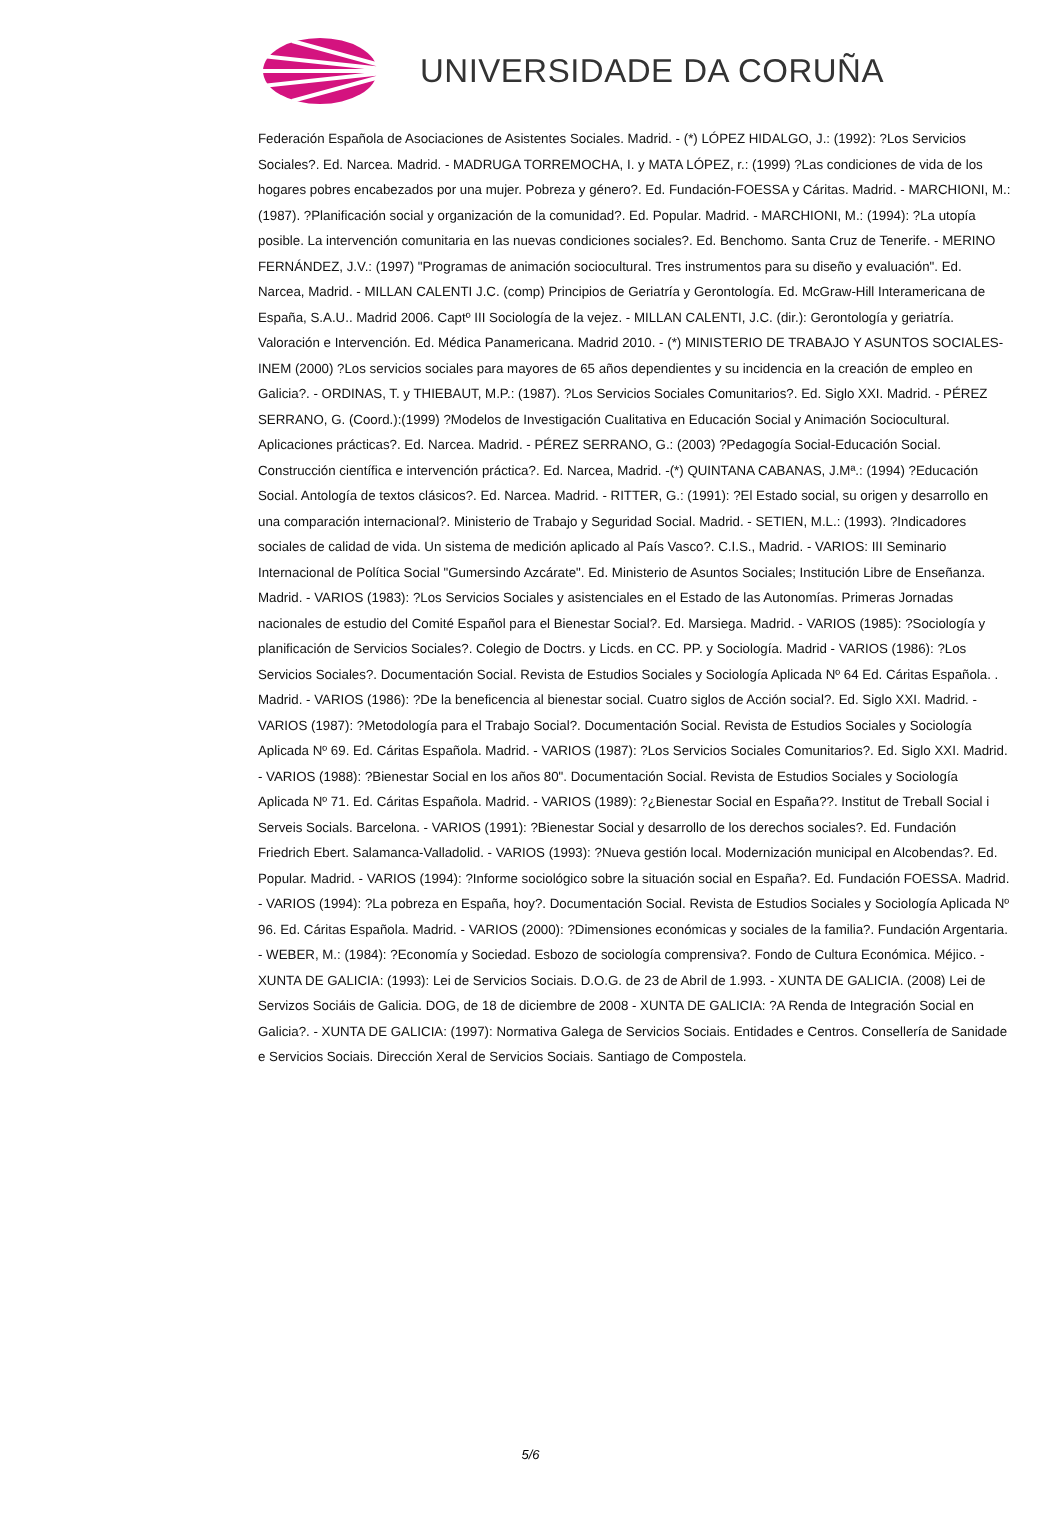UNIVERSIDADE DA CORUÑA
Federación Española de Asociaciones de Asistentes Sociales. Madrid. - (*) LÓPEZ HIDALGO, J.: (1992): ?Los Servicios Sociales?. Ed. Narcea. Madrid. - MADRUGA TORREMOCHA, I. y MATA LÓPEZ, r.: (1999) ?Las condiciones de vida de los hogares pobres encabezados por una mujer. Pobreza y género?. Ed. Fundación-FOESSA y Cáritas. Madrid. - MARCHIONI, M.: (1987). ?Planificación social y organización de la comunidad?. Ed. Popular. Madrid. - MARCHIONI, M.: (1994): ?La utopía posible. La intervención comunitaria en las nuevas condiciones sociales?. Ed. Benchomo. Santa Cruz de Tenerife. - MERINO FERNÁNDEZ, J.V.: (1997) "Programas de animación sociocultural. Tres instrumentos para su diseño y evaluación". Ed. Narcea, Madrid. - MILLAN CALENTI J.C. (comp) Principios de Geriatría y Gerontología. Ed. McGraw-Hill Interamericana de España, S.A.U.. Madrid 2006. Captº III Sociología de la vejez. - MILLAN CALENTI, J.C. (dir.): Gerontología y geriatría. Valoración e Intervención. Ed. Médica Panamericana. Madrid 2010. - (*) MINISTERIO DE TRABAJO Y ASUNTOS SOCIALES-INEM (2000) ?Los servicios sociales para mayores de 65 años dependientes y su incidencia en la creación de empleo en Galicia?. - ORDINAS, T. y THIEBAUT, M.P.: (1987). ?Los Servicios Sociales Comunitarios?. Ed. Siglo XXI. Madrid. - PÉREZ SERRANO, G. (Coord.):(1999) ?Modelos de Investigación Cualitativa en Educación Social y Animación Sociocultural. Aplicaciones prácticas?. Ed. Narcea. Madrid. - PÉREZ SERRANO, G.: (2003) ?Pedagogía Social-Educación Social. Construcción científica e intervención práctica?. Ed. Narcea, Madrid. -(*) QUINTANA CABANAS, J.Mª.: (1994) ?Educación Social. Antología de textos clásicos?. Ed. Narcea. Madrid. - RITTER, G.: (1991): ?El Estado social, su origen y desarrollo en una comparación internacional?. Ministerio de Trabajo y Seguridad Social. Madrid. - SETIEN, M.L.: (1993). ?Indicadores sociales de calidad de vida. Un sistema de medición aplicado al País Vasco?. C.I.S., Madrid. - VARIOS: III Seminario Internacional de Política Social "Gumersindo Azcárate". Ed. Ministerio de Asuntos Sociales; Institución Libre de Enseñanza. Madrid. - VARIOS (1983): ?Los Servicios Sociales y asistenciales en el Estado de las Autonomías. Primeras Jornadas nacionales de estudio del Comité Español para el Bienestar Social?. Ed. Marsiega. Madrid. - VARIOS (1985): ?Sociología y planificación de Servicios Sociales?. Colegio de Doctrs. y Licds. en CC. PP. y Sociología. Madrid - VARIOS (1986): ?Los Servicios Sociales?. Documentación Social. Revista de Estudios Sociales y Sociología Aplicada Nº 64 Ed. Cáritas Española. . Madrid. - VARIOS (1986): ?De la beneficencia al bienestar social. Cuatro siglos de Acción social?. Ed. Siglo XXI. Madrid. - VARIOS (1987): ?Metodología para el Trabajo Social?. Documentación Social. Revista de Estudios Sociales y Sociología Aplicada Nº 69. Ed. Cáritas Española. Madrid. - VARIOS (1987): ?Los Servicios Sociales Comunitarios?. Ed. Siglo XXI. Madrid. - VARIOS (1988): ?Bienestar Social en los años 80". Documentación Social. Revista de Estudios Sociales y Sociología Aplicada Nº 71. Ed. Cáritas Española. Madrid. - VARIOS (1989): ?¿Bienestar Social en España??. Institut de Treball Social i Serveis Socials. Barcelona. - VARIOS (1991): ?Bienestar Social y desarrollo de los derechos sociales?. Ed. Fundación Friedrich Ebert. Salamanca-Valladolid. - VARIOS (1993): ?Nueva gestión local. Modernización municipal en Alcobendas?. Ed. Popular. Madrid. - VARIOS (1994): ?Informe sociológico sobre la situación social en España?. Ed. Fundación FOESSA. Madrid. - VARIOS (1994): ?La pobreza en España, hoy?. Documentación Social. Revista de Estudios Sociales y Sociología Aplicada Nº 96. Ed. Cáritas Española. Madrid. - VARIOS (2000): ?Dimensiones económicas y sociales de la familia?. Fundación Argentaria. - WEBER, M.: (1984): ?Economía y Sociedad. Esbozo de sociología comprensiva?. Fondo de Cultura Económica. Méjico. - XUNTA DE GALICIA: (1993): Lei de Servicios Sociais. D.O.G. de 23 de Abril de 1.993. - XUNTA DE GALICIA. (2008) Lei de Servizos Sociáis de Galicia. DOG, de 18 de diciembre de 2008 - XUNTA DE GALICIA: ?A Renda de Integración Social en Galicia?. - XUNTA DE GALICIA: (1997): Normativa Galega de Servicios Sociais. Entidades e Centros. Consellería de Sanidade e Servicios Sociais. Dirección Xeral de Servicios Sociais. Santiago de Compostela.
5/6